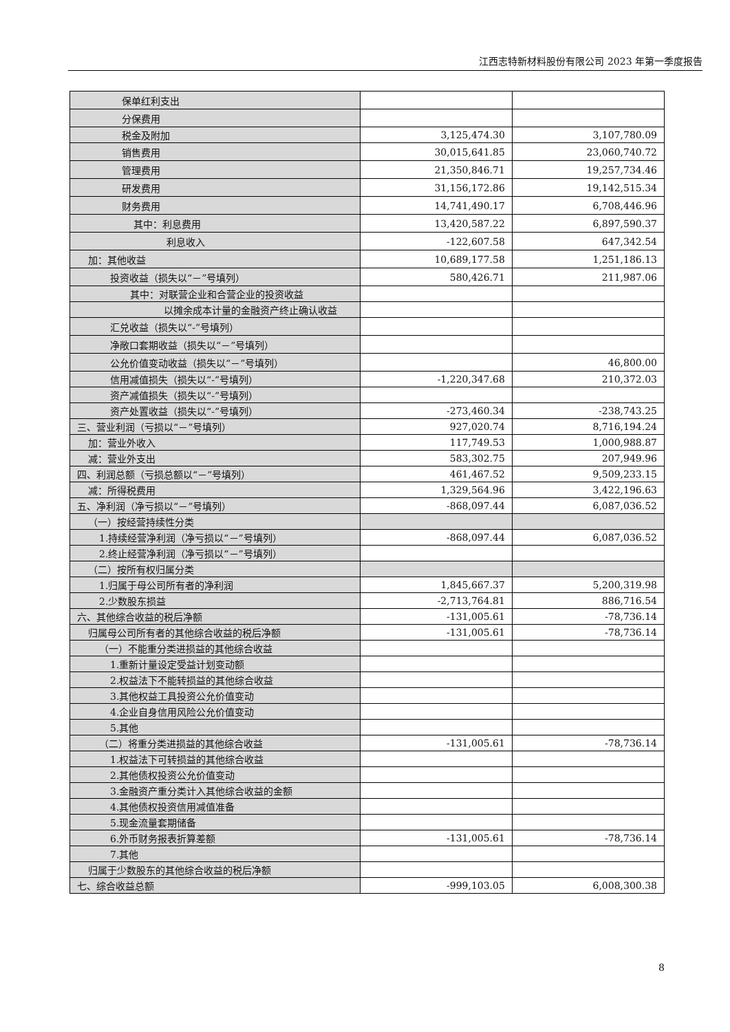江西志特新材料股份有限公司 2023 年第一季度报告
| 保单红利支出 | | |
| 分保费用 | | |
| 税金及附加 | 3,125,474.30 | 3,107,780.09 |
| 销售费用 | 30,015,641.85 | 23,060,740.72 |
| 管理费用 | 21,350,846.71 | 19,257,734.46 |
| 研发费用 | 31,156,172.86 | 19,142,515.34 |
| 财务费用 | 14,741,490.17 | 6,708,446.96 |
| 其中：利息费用 | 13,420,587.22 | 6,897,590.37 |
| 利息收入 | -122,607.58 | 647,342.54 |
| 加：其他收益 | 10,689,177.58 | 1,251,186.13 |
| 投资收益（损失以“－”号填列） | 580,426.71 | 211,987.06 |
| 其中：对联营企业和合营企业的投资收益 | | |
| 以摊余成本计量的金融资产终止确认收益 | | |
| 汇兑收益（损失以“-”号填列） | | |
| 净敞口套期收益（损失以“－”号填列） | | |
| 公允价值变动收益（损失以“－”号填列） | | 46,800.00 |
| 信用减值损失（损失以“-”号填列） | -1,220,347.68 | 210,372.03 |
| 资产减值损失（损失以“-”号填列） | | |
| 资产处置收益（损失以“-”号填列） | -273,460.34 | -238,743.25 |
| 三、营业利润（亏损以“－”号填列） | 927,020.74 | 8,716,194.24 |
| 加：营业外收入 | 117,749.53 | 1,000,988.87 |
| 减：营业外支出 | 583,302.75 | 207,949.96 |
| 四、利润总额（亏损总额以“－”号填列） | 461,467.52 | 9,509,233.15 |
| 减：所得税费用 | 1,329,564.96 | 3,422,196.63 |
| 五、净利润（净亏损以“－”号填列） | -868,097.44 | 6,087,036.52 |
| （一）按经营持续性分类 | | |
| 1.持续经营净利润（净亏损以“－”号填列） | -868,097.44 | 6,087,036.52 |
| 2.终止经营净利润（净亏损以“－”号填列） | | |
| （二）按所有权归属分类 | | |
| 1.归属于母公司所有者的净利润 | 1,845,667.37 | 5,200,319.98 |
| 2.少数股东损益 | -2,713,764.81 | 886,716.54 |
| 六、其他综合收益的税后净额 | -131,005.61 | -78,736.14 |
| 归属母公司所有者的其他综合收益的税后净额 | -131,005.61 | -78,736.14 |
| （一）不能重分类进损益的其他综合收益 | | |
| 1.重新计量设定受益计划变动额 | | |
| 2.权益法下不能转损益的其他综合收益 | | |
| 3.其他权益工具投资公允价值变动 | | |
| 4.企业自身信用风险公允价值变动 | | |
| 5.其他 | | |
| （二）将重分类进损益的其他综合收益 | -131,005.61 | -78,736.14 |
| 1.权益法下可转损益的其他综合收益 | | |
| 2.其他债权投资公允价值变动 | | |
| 3.金融资产重分类计入其他综合收益的金额 | | |
| 4.其他债权投资信用减值准备 | | |
| 5.现金流量套期储备 | | |
| 6.外币财务报表折算差额 | -131,005.61 | -78,736.14 |
| 7.其他 | | |
| 归属于少数股东的其他综合收益的税后净额 | | |
| 七、综合收益总额 | -999,103.05 | 6,008,300.38 |
8